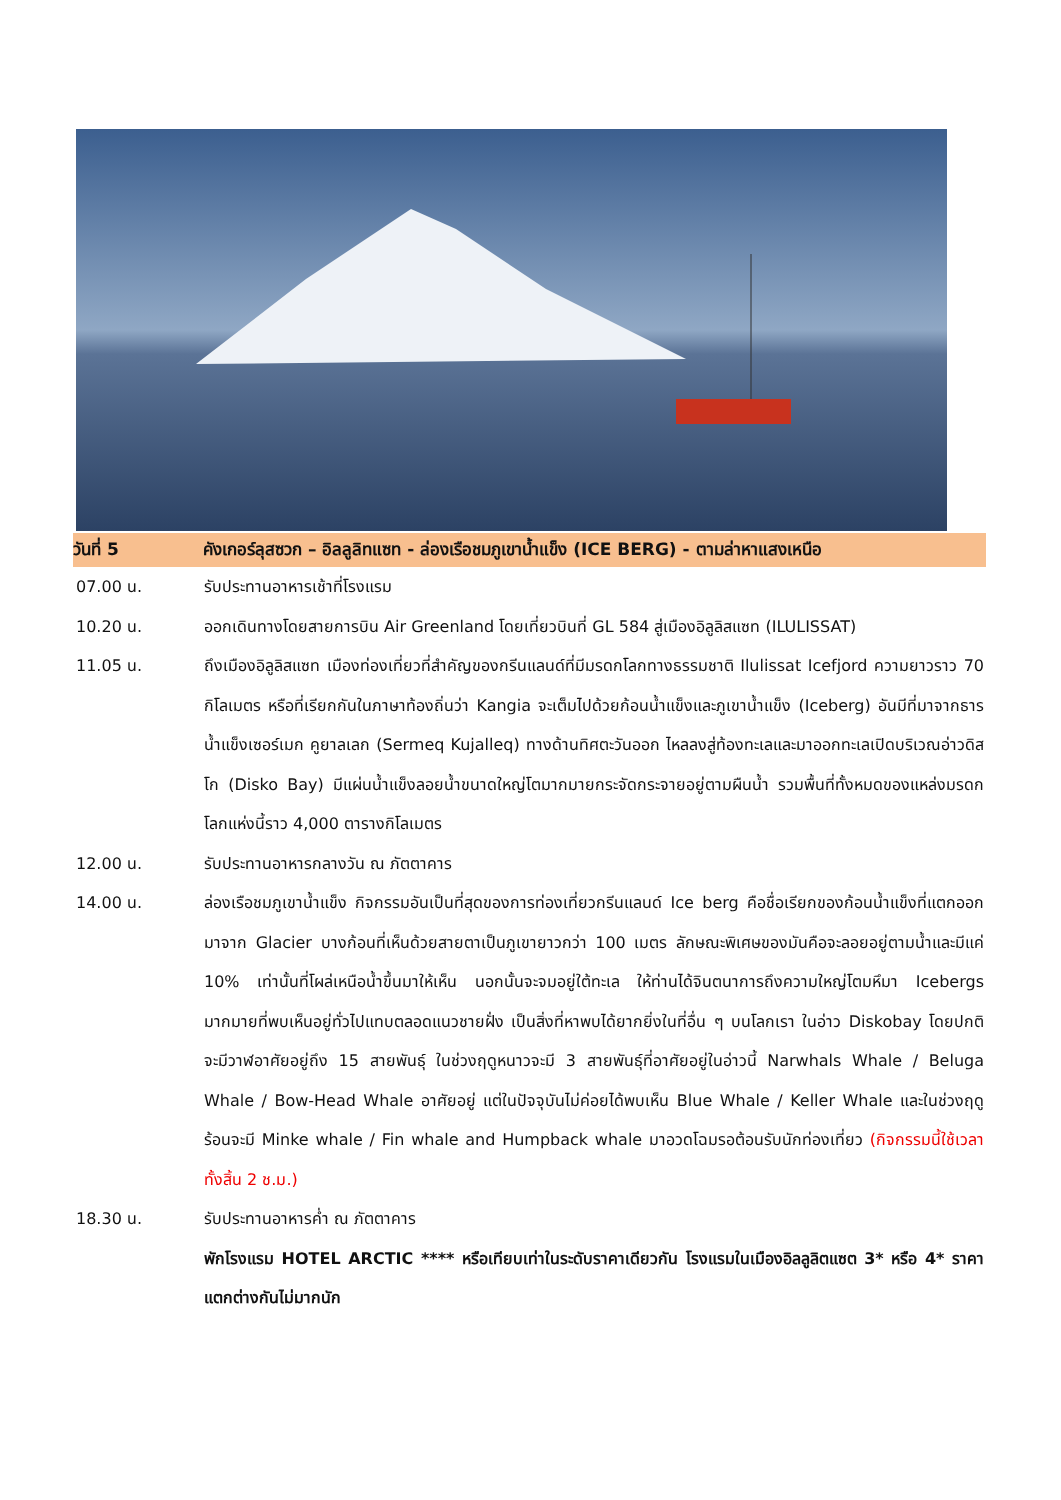วันที่ 5 คังเกอร์ลุสซวก – อิลลูลิทแซท - ล่องเรือชมภูเขาน้ำแข็ง (ICE BERG) - ตามล่าหาแสงเหนือ
07.00 น. รับประทานอาหารเช้าที่โรงแรม
10.20 น. ออกเดินทางโดยสายการบิน Air Greenland โดยเที่ยวบินที่ GL 584 สู่เมืองอิลูลิสแซท (ILULISSAT)
11.05 น. ถึงเมืองอิลูลิสแซท เมืองท่องเที่ยวที่สำคัญของกรีนแลนด์ที่มีมรดกโลกทางธรรมชาติ Ilulissat Icefjord ความยาวราว 70 กิโลเมตร หรือที่เรียกกันในภาษาท้องถิ่นว่า Kangia จะเต็มไปด้วยก้อนน้ำแข็งและภูเขาน้ำแข็ง (Iceberg) อันมีที่มาจากธารน้ำแข็งเซอร์เมก คูยาลเลก (Sermeq Kujalleq) ทางด้านทิศตะวันออก ไหลลงสู่ท้องทะเลและมาออกทะเลเปิดบริเวณอ่าวดิสโก (Disko Bay) มีแผ่นน้ำแข็งลอยน้ำขนาดใหญ่โตมากมายกระจัดกระจายอยู่ตามผืนน้ำ รวมพื้นที่ทั้งหมดของแหล่งมรดกโลกแห่งนี้ราว 4,000 ตารางกิโลเมตร
12.00 น. รับประทานอาหารกลางวัน ณ ภัตตาคาร
14.00 น. ล่องเรือชมภูเขาน้ำแข็ง กิจกรรมอันเป็นที่สุดของการท่องเที่ยวกรีนแลนด์ Ice berg คือชื่อเรียกของก้อนน้ำแข็งที่แตกออกมาจาก Glacier บางก้อนที่เห็นด้วยสายตาเป็นภูเขายาวกว่า 100 เมตร ลักษณะพิเศษของมันคือจะลอยอยู่ตามน้ำและมีแค่ 10% เท่านั้นที่โผล่เหนือน้ำขึ้นมาให้เห็น นอกนั้นจะจมอยู่ใต้ทะเล ให้ท่านได้จินตนาการถึงความใหญ่โตมหึมา Icebergs มากมายที่พบเห็นอยู่ทั่วไปแทบตลอดแนวชายฝั่ง เป็นสิ่งที่หาพบได้ยากยิ่งในที่อื่น ๆ บนโลกเรา ในอ่าว Diskobay โดยปกติจะมีวาฬอาศัยอยู่ถึง 15 สายพันธุ์ ในช่วงฤดูหนาวจะมี 3 สายพันธุ์ที่อาศัยอยู่ในอ่าวนี้ Narwhals Whale / Beluga Whale / Bow-Head Whale อาศัยอยู่ แต่ในปัจจุบันไม่ค่อยได้พบเห็น Blue Whale / Keller Whale และในช่วงฤดูร้อนจะมี Minke whale / Fin whale and Humpback whale มาอวดโฉมรอต้อนรับนักท่องเที่ยว (กิจกรรมนี้ใช้เวลาทั้งสิ้น 2 ช.ม.)
18.30 น. รับประทานอาหารค่ำ ณ ภัตตาคาร
พักโรงแรม HOTEL ARCTIC **** หรือเทียบเท่าในระดับราคาเดียวกัน โรงแรมในเมืองอิลลูลิตแซต 3* หรือ 4* ราคาแตกต่างกันไม่มากนัก